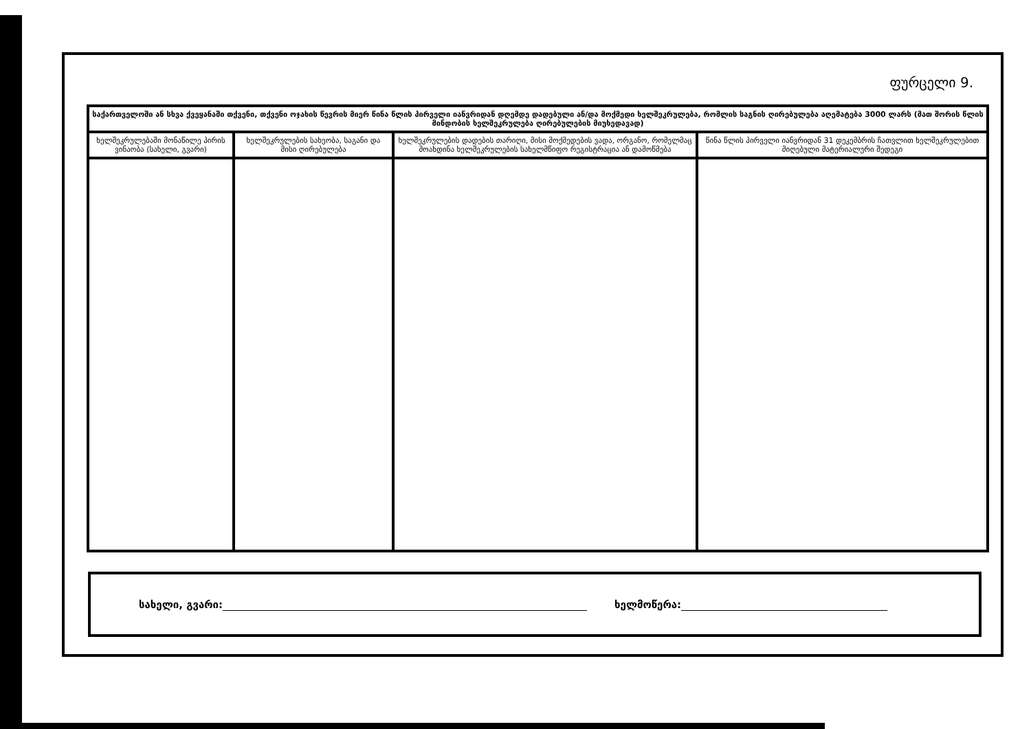ფურცელი 9.
| საქართველოში ან სხვა ქვეყანაში თქვენი, თქვენი ოჯახის წევრის მიერ წინა წლის პირველი იანვრიდან დღემდე დადებული ან/და მოქმედი ხელშეკრულება, რომლის საგნის ღირებულება აღემატება 3000 ლარს (მათ შორის წლის მინდობის ხელშეკრულება ღირებულების მიუხედავად) | | | |
| --- | --- | --- | --- |
| ხელშეკრულებაში მონაწილე პირის ვინაობა (სახელი, გვარი) | ხელშეკრულების სახეობა, საგანი და მისი ღირებულება | ხელშეკრულების დადების თარიღი, მისი მოქმედების ვადა, ორგანო, რომელმაც მოახდინა ხელშეკრულების სახელმწიფო რეგისტრაცია ან დამოწმება | წინა წლის პირველი იანვრიდან 31 დეკემბრის ჩათვლით ხელშეკრულებით მიღებული მატერიალური შედეგი |
სახელი, გვარი: ხელმოწერა: